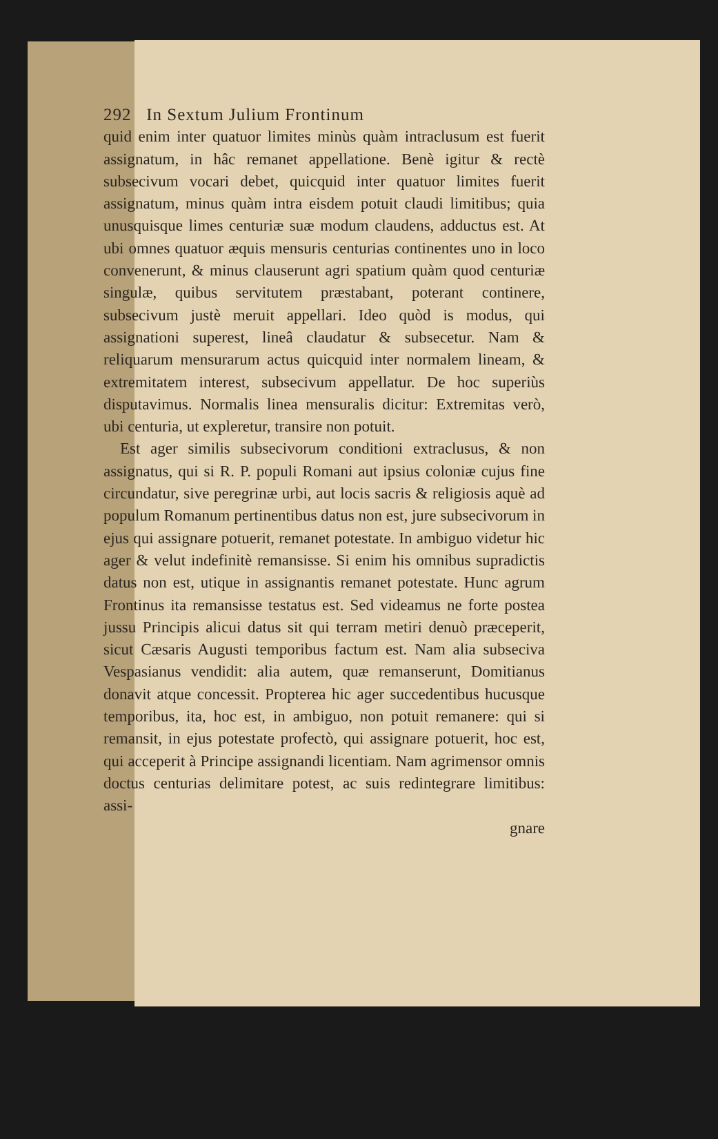292 In Sextum Julium Frontinum
quid enim inter quatuor limites minùs quàm intraclusum est fuerit assignatum, in hâc remanet appellatione. Benè igitur & rectè subsecivum vocari debet, quicquid inter quatuor limites fuerit assignatum, minus quàm intra eisdem potuit claudi limitibus; quia unusquisque limes centuriæ suæ modum claudens, adductus est. At ubi omnes quatuor æquis mensuris centurias continentes uno in loco convenerunt, & minus clauserunt agri spatium quàm quod centuriæ singulæ, quibus servitutem præstabant, poterant continere, subsecivum justè meruit appellari. Ideo quòd is modus, qui assignationi superest, lineâ claudatur & subsecetur. Nam & reliquarum mensurarum actus quicquid inter normalem lineam, & extremitatem interest, subsecivum appellatur. De hoc superiùs disputavimus. Normalis linea mensuralis dicitur: Extremitas verò, ubi centuria, ut expleretur, transire non potuit.
Est ager similis subsecivorum conditioni extraclusus, & non assignatus, qui si R. P. populi Romani aut ipsius coloniæ cujus fine circundatur, sive peregrinæ urbi, aut locis sacris & religiosis aquè ad populum Romanum pertinentibus datus non est, jure subsecivorum in ejus qui assignare potuerit, remanet potestate. In ambiguo videtur hic ager & velut indefinitè remansisse. Si enim his omnibus supradictis datus non est, utique in assignantis remanet potestate. Hunc agrum Frontinus ita remansisse testatus est. Sed videamus ne forte postea jussu Principis alicui datus sit qui terram metiri denuò præceperit, sicut Cæsaris Augusti temporibus factum est. Nam alia subseciva Vespasianus vendidit: alia autem, quæ remanserunt, Domitianus donavit atque concessit. Propterea hic ager succedentibus hucusque temporibus, ita, hoc est, in ambiguo, non potuit remanere: qui si remansit, in ejus potestate profectò, qui assignare potuerit, hoc est, qui acceperit à Principe assignandi licentiam. Nam agrimensor omnis doctus centurias delimitare potest, ac suis redintegrare limitibus: assi-
gnare